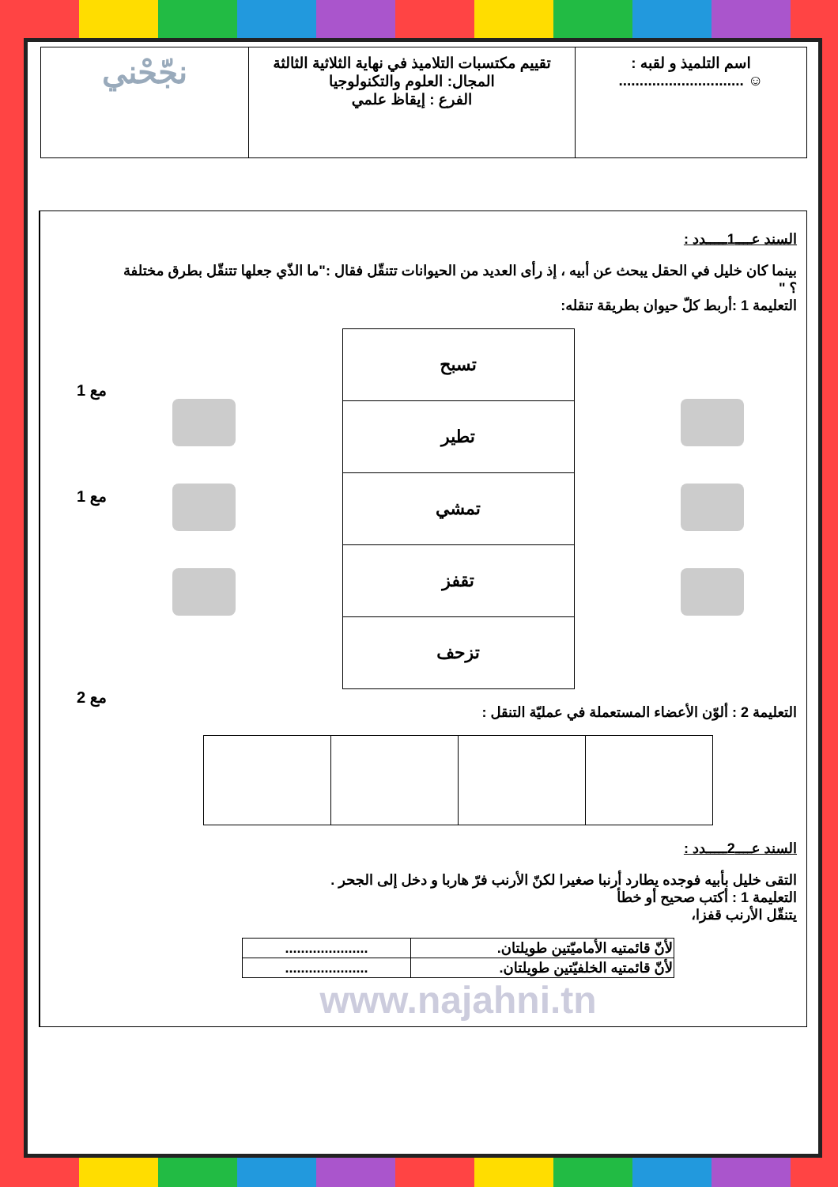| اسم التلميذ و لقبه : ☺ .............................. | تقييم مكتسبات التلاميذ في نهاية الثلاثية الثالثة المجال: العلوم والتكنولوجيا الفرع : إيقاظ علمي | نجّحْني |
السند عــــ1ـــــدد :
بينما كان خليل في الحقل يبحث عن أبيه ، إذ رأى العديد من الحيوانات تتنقّل فقال :"ما الذّي جعلها تتنقّل بطرق مختلفة ؟ "
التعليمة 1 :أربط كلّ حيوان بطريقة تنقله:
| تسبح |
| تطير |
| تمشي |
| تقفز |
| تزحف |
التعليمة 2 : ألوّن الأعضاء المستعملة في عمليّة التنقل :
السند عــــ2ـــــدد :
التقى خليل بأبيه فوجده يطارد أرنبا صغيرا لكنّ الأرنب فرّ هاربا و دخل إلى الجحر .
التعليمة 1 : أكتب صحيح أو خطأ
يتنقّل الأرنب قفزا،
| لأنّ قائمتيه الأماميّتين طويلتان. | ..................... |
| لأنّ قائمتيه الخلفيّتين طويلتان. | ..................... |
www.najahni.tn
مع 1
مع 1
مع 2